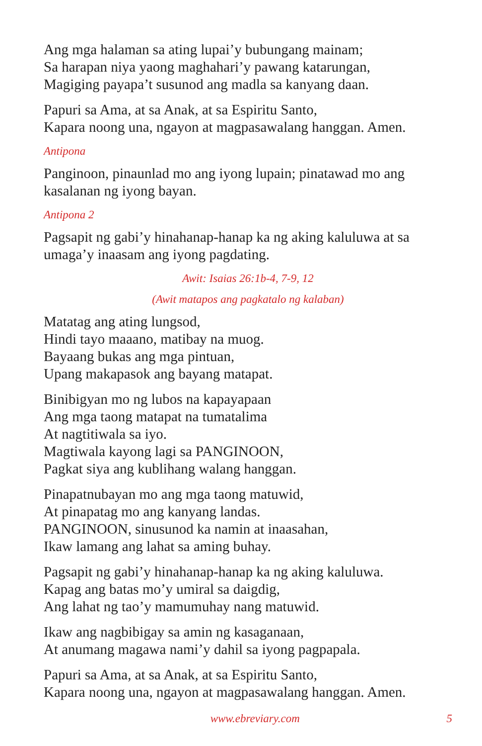Ang mga halaman sa ating lupai’y bubungang mainam;
Sa harapan niya yaong maghahari’y pawang katarungan,
Magiging payapa’t susunod ang madla sa kanyang daan.
Papuri sa Ama, at sa Anak, at sa Espiritu Santo,
Kapara noong una, ngayon at magpasawalang hanggan. Amen.
Antipona
Panginoon, pinaunlad mo ang iyong lupain; pinatawad mo ang kasalanan ng iyong bayan.
Antipona 2
Pagsapit ng gabi’y hinahanap-hanap ka ng aking kaluluwa at sa umaga’y inaasam ang iyong pagdating.
Awit: Isaias 26:1b-4, 7-9, 12
(Awit matapos ang pagkatalo ng kalaban)
Matatag ang ating lungsod,
Hindi tayo maaano, matibay na muog.
Bayaang bukas ang mga pintuan,
Upang makapasok ang bayang matapat.
Binibigyan mo ng lubos na kapayapaan
Ang mga taong matapat na tumatalima
At nagtitiwala sa iyo.
Magtiwala kayong lagi sa PANGINOON,
Pagkat siya ang kublihang walang hanggan.
Pinapatnubayan mo ang mga taong matuwid,
At pinapatag mo ang kanyang landas.
PANGINOON, sinusunod ka namin at inaasahan,
Ikaw lamang ang lahat sa aming buhay.
Pagsapit ng gabi’y hinahanap-hanap ka ng aking kaluluwa.
Kapag ang batas mo’y umiral sa daigdig,
Ang lahat ng tao’y mamumuhay nang matuwid.
Ikaw ang nagbibigay sa amin ng kasaganaan,
At anumang magawa nami’y dahil sa iyong pagpapala.
Papuri sa Ama, at sa Anak, at sa Espiritu Santo,
Kapara noong una, ngayon at magpasawalang hanggan. Amen.
www.ebreviary.com 5